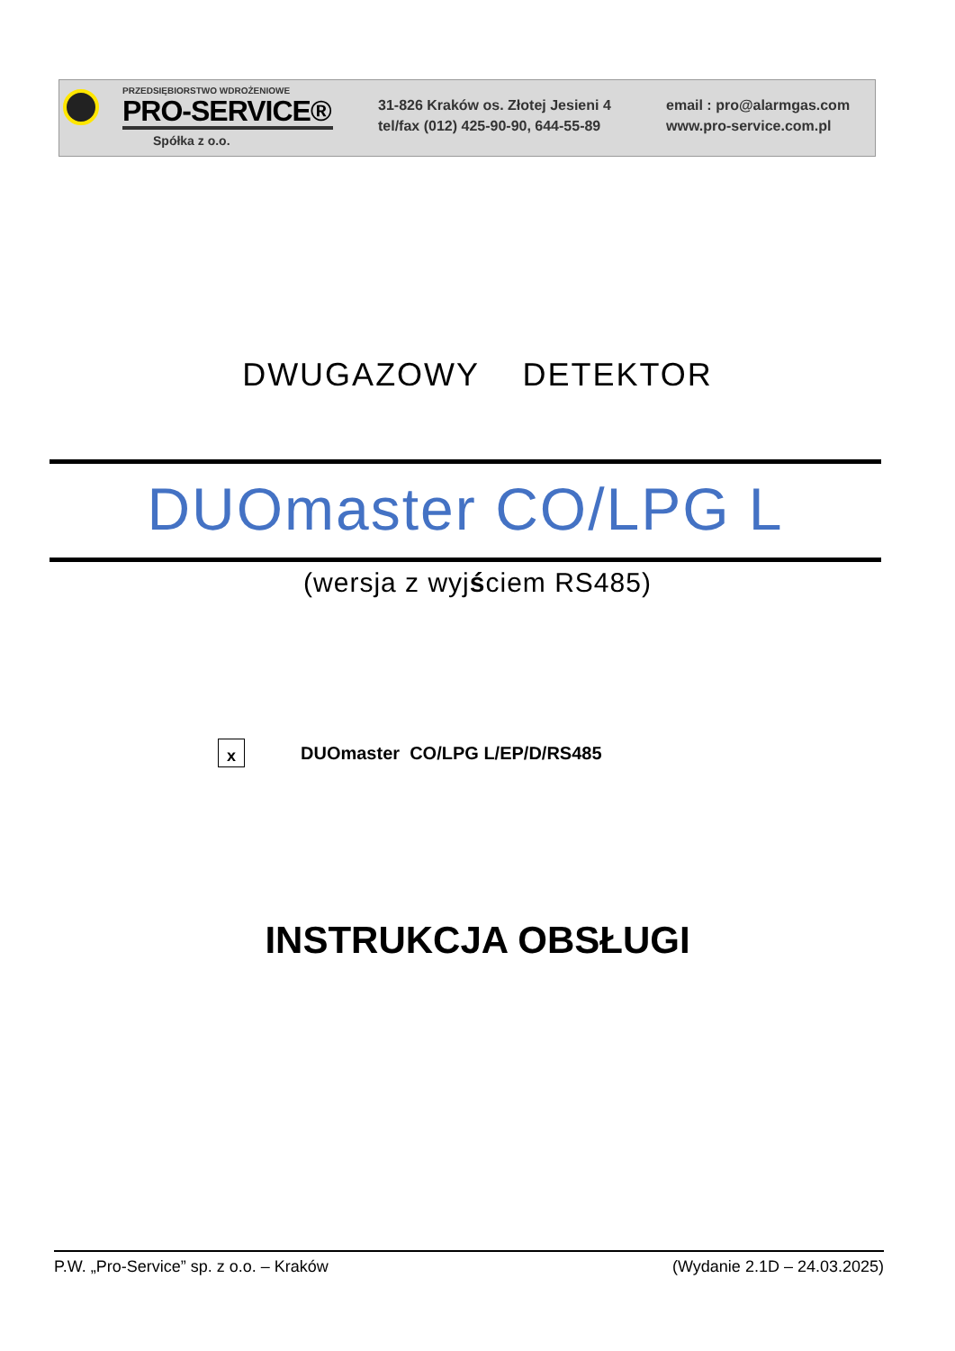PRZEDSIĘBIORSTWO WDROŻENIOWE
PRO-SERVICE®
Spółka z o.o.
31-826 Kraków os. Złotej Jesieni 4
tel/fax (012) 425-90-90, 644-55-89
email : pro@alarmgas.com
www.pro-service.com.pl
DWUGAZOWY DETEKTOR
DUOmaster CO/LPG L
(wersja z wyjściem RS485)
x
DUOmaster CO/LPG L/EP/D/RS485
INSTRUKCJA OBSŁUGI
P.W. „Pro-Service” sp. z o.o. – Kraków (Wydanie 2.1D – 24.03.2025)